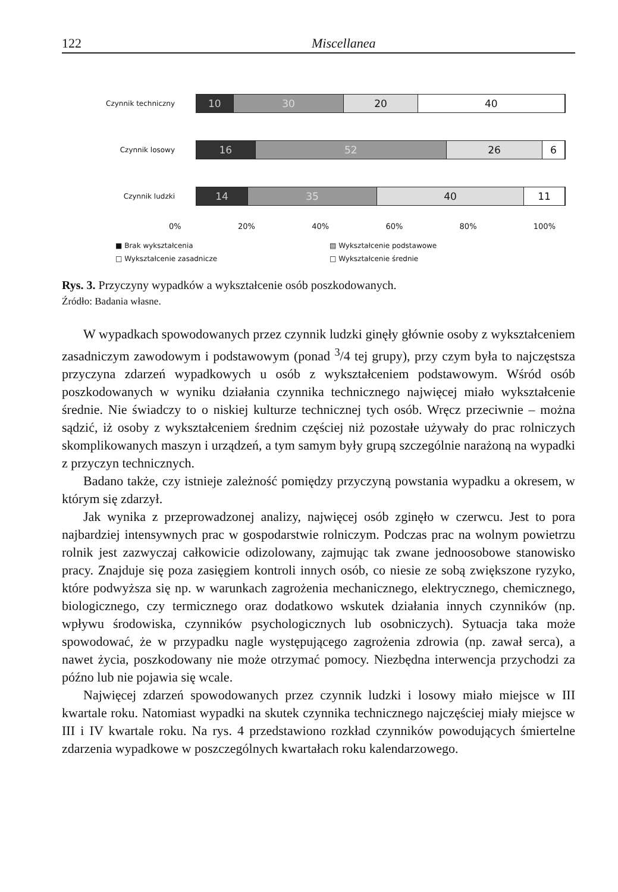122 Miscellanea
Czynnik techniczny
10 30 20 40
Czynnik losowy
16 52 26 6
Czynnik ludzki
14 35 40 11
0% 20% 40% 60% 80% 100%
■ Brak wykształcenia ▤ Wykształcenie podstawowe □ Wykształcenie zasadnicze □ Wykształcenie średnie
Rys. 3. Przyczyny wypadków a wykształcenie osób poszkodowanych.
Źródło: Badania własne.
W wypadkach spowodowanych przez czynnik ludzki ginęły głównie osoby z wykształceniem zasadniczym zawodowym i podstawowym (ponad <sup>3</sup>/4 tej grupy), przy czym była to najczęstsza przyczyna zdarzeń wypadkowych u osób z wykształceniem podstawowym. Wśród osób poszkodowanych w wyniku działania czynnika technicznego najwięcej miało wykształcenie średnie. Nie świadczy to o niskiej kulturze technicznej tych osób. Wręcz przeciwnie – można sądzić, iż osoby z wykształceniem średnim częściej niż pozostałe używały do prac rolniczych skomplikowanych maszyn i urządzeń, a tym samym były grupą szczególnie narażoną na wypadki z przyczyn technicznych.
Badano także, czy istnieje zależność pomiędzy przyczyną powstania wypadku a okresem, w którym się zdarzył.
Jak wynika z przeprowadzonej analizy, najwięcej osób zginęło w czerwcu. Jest to pora najbardziej intensywnych prac w gospodarstwie rolniczym. Podczas prac na wolnym powietrzu rolnik jest zazwyczaj całkowicie odizolowany, zajmując tak zwane jednoosobowe stanowisko pracy. Znajduje się poza zasięgiem kontroli innych osób, co niesie ze sobą zwiększone ryzyko, które podwyższa się np. w warunkach zagrożenia mechanicznego, elektrycznego, chemicznego, biologicznego, czy termicznego oraz dodatkowo wskutek działania innych czynników (np. wpływu środowiska, czynników psychologicznych lub osobniczych). Sytuacja taka może spowodować, że w przypadku nagle występującego zagrożenia zdrowia (np. zawał serca), a nawet życia, poszkodowany nie może otrzymać pomocy. Niezbędna interwencja przychodzi za późno lub nie pojawia się wcale.
Najwięcej zdarzeń spowodowanych przez czynnik ludzki i losowy miało miejsce w III kwartale roku. Natomiast wypadki na skutek czynnika technicznego najczęściej miały miejsce w III i IV kwartale roku. Na rys. 4 przedstawiono rozkład czynników powodujących śmiertelne zdarzenia wypadkowe w poszczególnych kwartałach roku kalendarzowego.